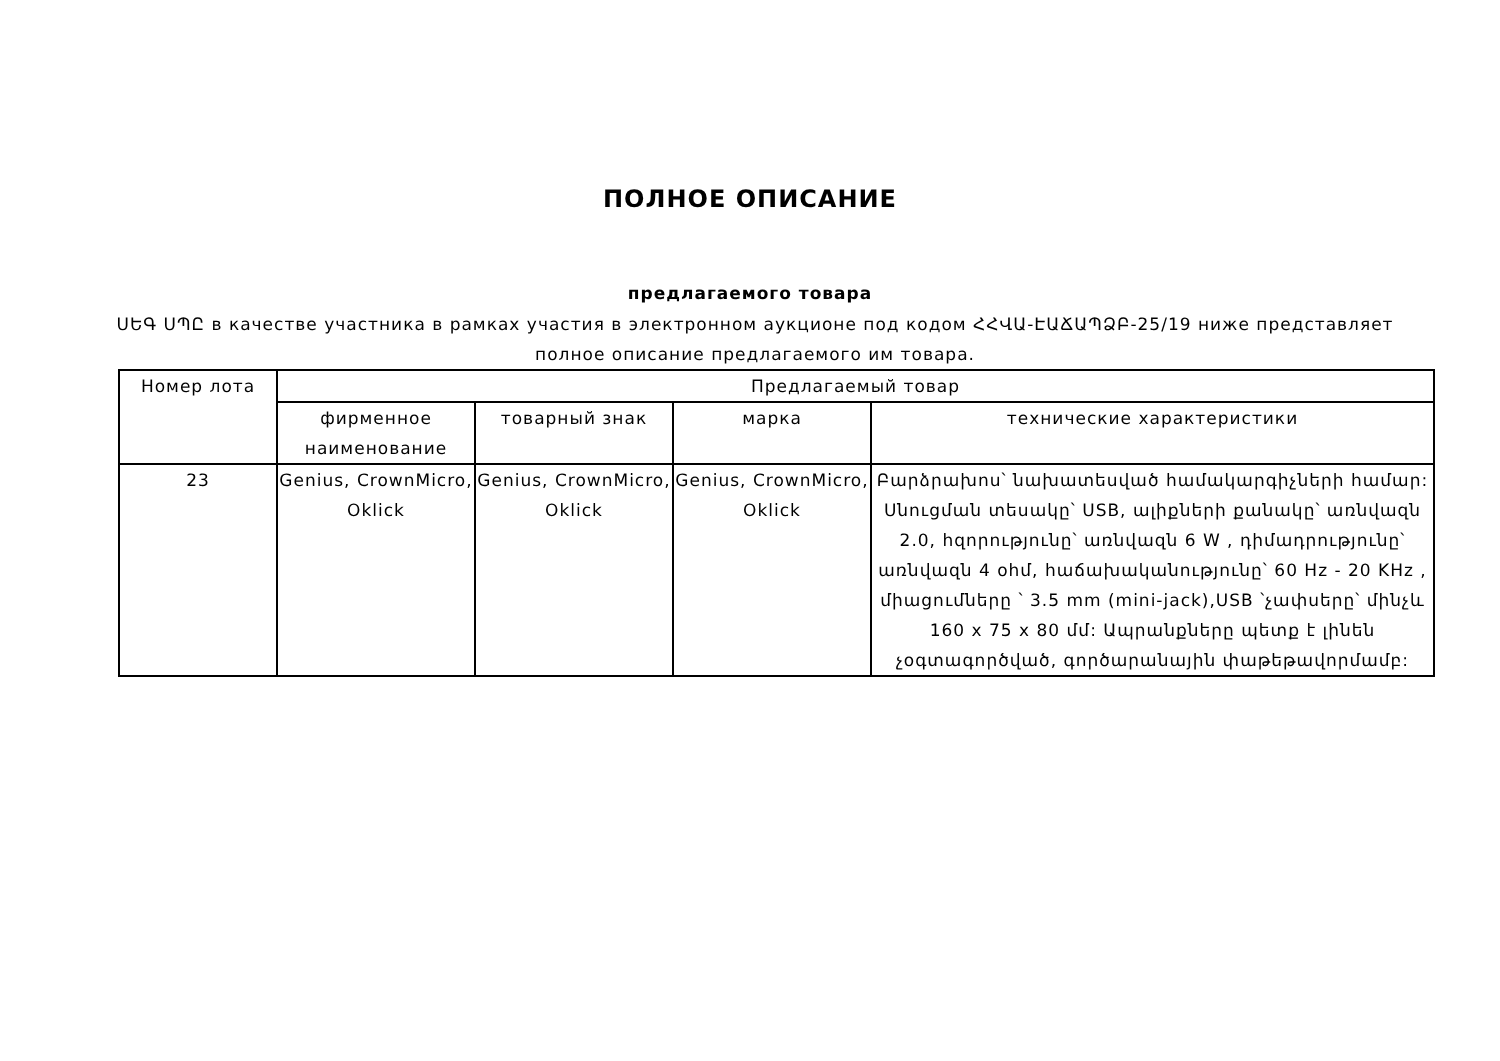ПОЛНОЕ ОПИСАНИЕ
предлагаемого товара
ՍԵԳ ՍՊԸ в качестве участника в рамках участия в электронном аукционе под кодом ՀՀՎԱ-ԷԱՃԱՊՁԲ-25/19 ниже представляет полное описание предлагаемого им товара.
| Номер лота | Предлагаемый товар | | | |
| --- | --- | --- | --- | --- |
| | фирменное наименование | товарный знак | марка | технические характеристики |
| 23 | Genius, CrownMicro, Oklick | Genius, CrownMicro, Oklick | Genius, CrownMicro, Oklick | Բարձրախոս՝ նախատեսված համակարգիչների համար: Սնուցման տեսակը՝ USB, ալիքների քանակը՝ առնվազն 2.0, հզորությունը՝ առնվազն 6 W , դիմադրությունը՝ առնվազն 4 оhմ, հաճախականությունը՝ 60 Hz - 20 KHz , միացումները ՝ 3.5 mm (mini-jack),USB ՝չափսերը՝ մինչև 160 x 75 x 80 մմ: Ապրանքները պետք է լինեն չօգտագործված, գործարանային փաթեթավորմամբ: |